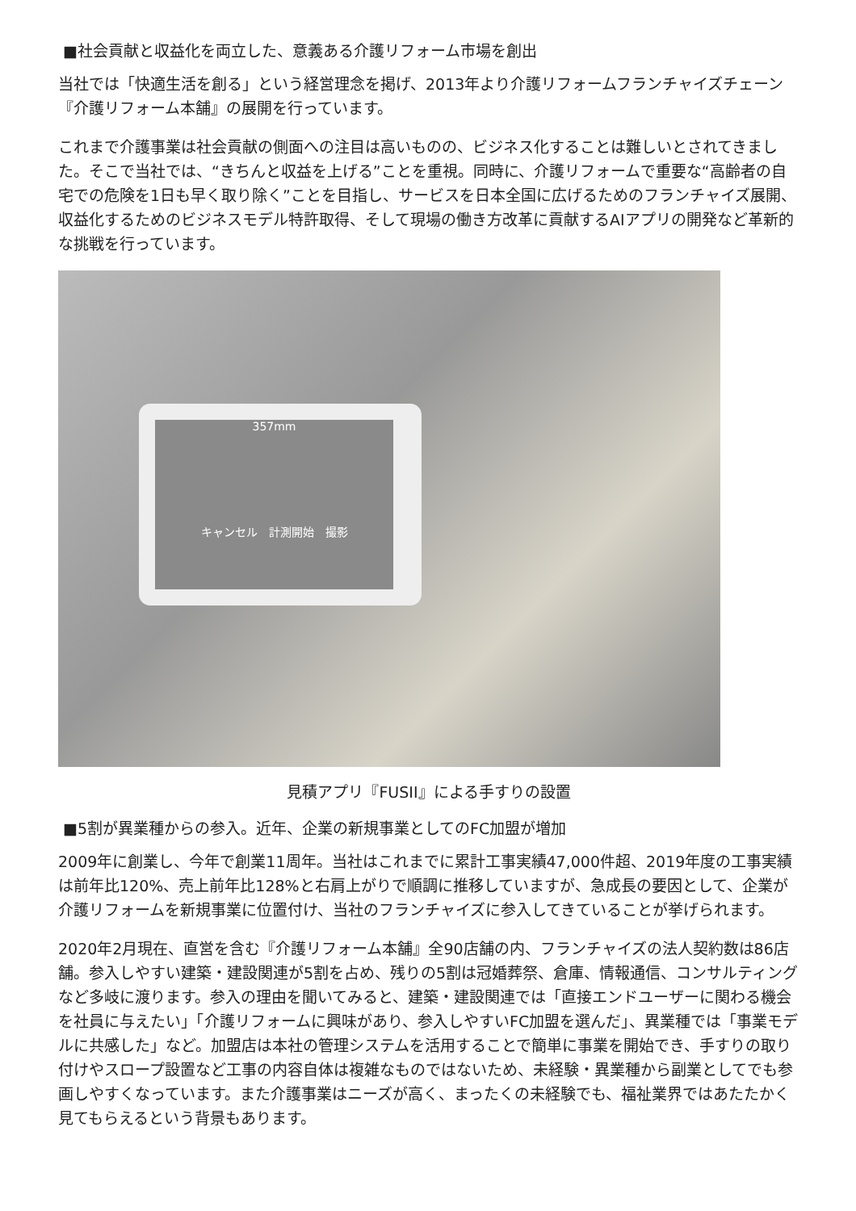■社会貢献と収益化を両立した、意義ある介護リフォーム市場を創出
当社では「快適生活を創る」という経営理念を掲げ、2013年より介護リフォームフランチャイズチェーン『介護リフォーム本舗』の展開を行っています。
これまで介護事業は社会貢献の側面への注目は高いものの、ビジネス化することは難しいとされてきました。そこで当社では、“きちんと収益を上げる”ことを重視。同時に、介護リフォームで重要な“高齢者の自宅での危険を1日も早く取り除く”ことを目指し、サービスを日本全国に広げるためのフランチャイズ展開、収益化するためのビジネスモデル特許取得、そして現場の働き方改革に貢献するAIアプリの開発など革新的な挑戦を行っています。
357mm
キャンセル　計測開始　撮影
見積アプリ『FUSII』による手すりの設置
■5割が異業種からの参入。近年、企業の新規事業としてのFC加盟が増加
2009年に創業し、今年で創業11周年。当社はこれまでに累計工事実績47,000件超、2019年度の工事実績は前年比120%、売上前年比128%と右肩上がりで順調に推移していますが、急成長の要因として、企業が介護リフォームを新規事業に位置付け、当社のフランチャイズに参入してきていることが挙げられます。
2020年2月現在、直営を含む『介護リフォーム本舗』全90店舗の内、フランチャイズの法人契約数は86店舗。参入しやすい建築・建設関連が5割を占め、残りの5割は冠婚葬祭、倉庫、情報通信、コンサルティングなど多岐に渡ります。参入の理由を聞いてみると、建築・建設関連では「直接エンドユーザーに関わる機会を社員に与えたい」「介護リフォームに興味があり、参入しやすいFC加盟を選んだ」、異業種では「事業モデルに共感した」など。加盟店は本社の管理システムを活用することで簡単に事業を開始でき、手すりの取り付けやスロープ設置など工事の内容自体は複雑なものではないため、未経験・異業種から副業としてでも参画しやすくなっています。また介護事業はニーズが高く、まったくの未経験でも、福祉業界ではあたたかく見てもらえるという背景もあります。